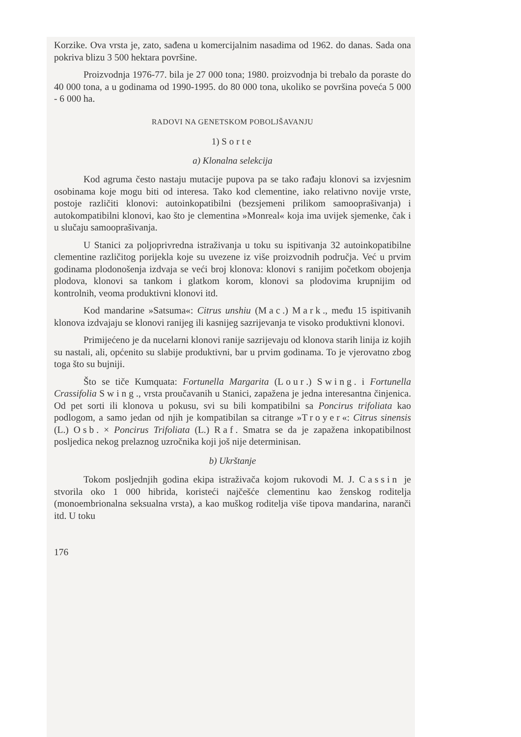Korzike. Ova vrsta je, zato, sađena u komercijalnim nasadima od 1962. do danas. Sada ona pokriva blizu 3 500 hektara površine.
Proizvodnja 1976-77. bila je 27 000 tona; 1980. proizvodnja bi trebalo da poraste do 40 000 tona, a u godinama od 1990-1995. do 80 000 tona, ukoliko se površina poveća 5 000 - 6 000 ha.
RADOVI NA GENETSKOM POBOLJŠAVANJU
1) Sorte
a) Klonalna selekcija
Kod agruma često nastaju mutacije pupova pa se tako rađaju klonovi sa izvjesnim osobinama koje mogu biti od interesa. Tako kod clementine, iako relativno novije vrste, postoje različiti klonovi: autoinkopatibilni (bezsjemeni prilikom samooprašivanja) i autokompatibilni klonovi, kao što je clementina »Monreal« koja ima uvijek sjemenke, čak i u slučaju samooprašivanja.
U Stanici za poljoprivredna istraživanja u toku su ispitivanja 32 autoinkopatibilne clementine različitog porijekla koje su uvezene iz više proizvodnih područja. Već u prvim godinama plodonošenja izdvaja se veći broj klonova: klonovi s ranijim početkom obojenja plodova, klonovi sa tankom i glatkom korom, klonovi sa plodovima krupnijim od kontrolnih, veoma produktivni klonovi itd.
Kod mandarine »Satsuma«: Citrus unshiu (Mac.) Mark., među 15 ispitivanih klonova izdvajaju se klonovi ranijeg ili kasnijeg sazrijevanja te visoko produktivni klonovi.
Primijećeno je da nucelarni klonovi ranije sazrijevaju od klonova starih linija iz kojih su nastali, ali, općenito su slabije produktivni, bar u prvim godinama. To je vjerovatno zbog toga što su bujniji.
Što se tiče Kumquata: Fortunella Margarita (Lour.) Swing. i Fortunella Crassifolia Swing., vrsta proučavanih u Stanici, zapažena je jedna interesantna činjenica. Od pet sorti ili klonova u pokusu, svi su bili kompatibilni sa Poncirus trifoliata kao podlogom, a samo jedan od njih je kompatibilan sa citrange »Troyer«: Citrus sinensis (L.) Osb. × Poncirus Trifoliata (L.) Raf. Smatra se da je zapažena inkopatibilnost posljedica nekog prelaznog uzročnika koji još nije determinisan.
b) Ukrštanje
Tokom posljednjih godina ekipa istraživača kojom rukovodi M. J. Cassin je stvorila oko 1 000 hibrida, koristeći najčešće clementinu kao ženskog roditelja (monoembrionalna seksualna vrsta), a kao muškog roditelja više tipova mandarina, naranči itd. U toku
176